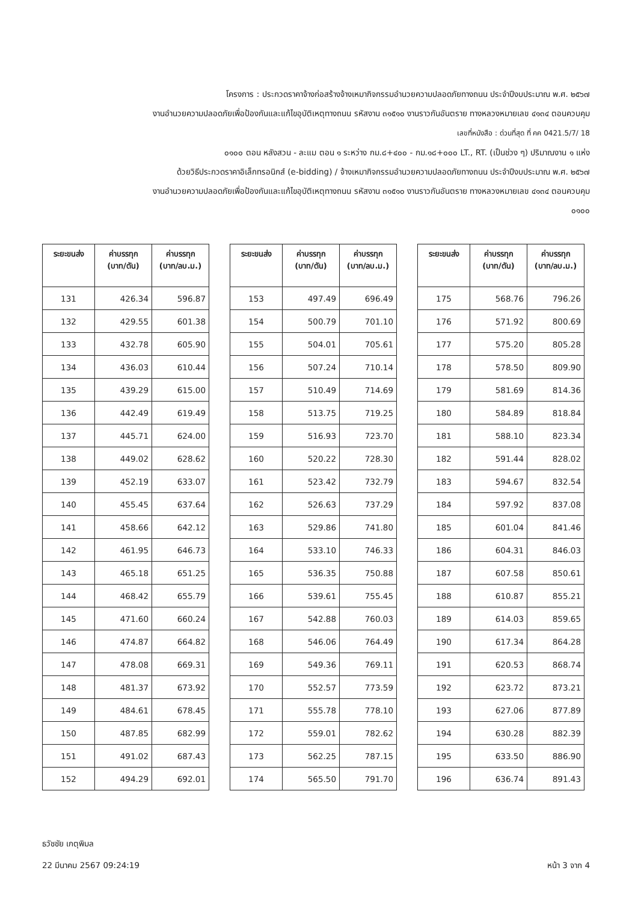โครงการ : ประกวดราคาจ้างก่อสร้างจ้างเหมากิจกรรมอำนวยความปลอดภัยทางถนน ประจำปีงบประมาณ พ.ศ. ๒๕๖๗
งานอำนวยความปลอดภัยเพื่อป้องกันและแก้ไขอุบัติเหตุทางถนน รหัสงาน ๓๑๕๑๐ งานราวกันอันตราย ทางหลวงหมายเลข ๔๑๓๔ ตอนควบคุม
เลขที่หนังสือ : ด่วนที่สุด ที่ คค 0421.5/7/ 18
๐๑๐๐ ตอน หลังสวน - ละแม ตอน ๑ ระหว่าง กม.๘+๔๐๐ - กม.๑๘+๐๐๐ LT., RT. (เป็นช่วง ๆ) ปริมาณงาน ๑ แห่ง
ด้วยวิธีประกวดราคาอิเล็กทรอนิกส์ (e-bidding) / จ้างเหมากิจกรรมอำนวยความปลอดภัยทางถนน ประจำปีงบประมาณ พ.ศ. ๒๕๖๗
งานอำนวยความปลอดภัยเพื่อป้องกันและแก้ไขอุบัติเหตุทางถนน รหัสงาน ๓๑๕๑๐ งานราวกันอันตราย ทางหลวงหมายเลข ๔๑๓๔ ตอนควบคุม
๐๑๐๐
| ระยะขนส่ง | ค่าบรรทุก (บาท/ตัน) | ค่าบรรทุก (บาท/ลบ.ม.) |
| --- | --- | --- |
| 131 | 426.34 | 596.87 |
| 132 | 429.55 | 601.38 |
| 133 | 432.78 | 605.90 |
| 134 | 436.03 | 610.44 |
| 135 | 439.29 | 615.00 |
| 136 | 442.49 | 619.49 |
| 137 | 445.71 | 624.00 |
| 138 | 449.02 | 628.62 |
| 139 | 452.19 | 633.07 |
| 140 | 455.45 | 637.64 |
| 141 | 458.66 | 642.12 |
| 142 | 461.95 | 646.73 |
| 143 | 465.18 | 651.25 |
| 144 | 468.42 | 655.79 |
| 145 | 471.60 | 660.24 |
| 146 | 474.87 | 664.82 |
| 147 | 478.08 | 669.31 |
| 148 | 481.37 | 673.92 |
| 149 | 484.61 | 678.45 |
| 150 | 487.85 | 682.99 |
| 151 | 491.02 | 687.43 |
| 152 | 494.29 | 692.01 |
| ระยะขนส่ง | ค่าบรรทุก (บาท/ตัน) | ค่าบรรทุก (บาท/ลบ.ม.) |
| --- | --- | --- |
| 153 | 497.49 | 696.49 |
| 154 | 500.79 | 701.10 |
| 155 | 504.01 | 705.61 |
| 156 | 507.24 | 710.14 |
| 157 | 510.49 | 714.69 |
| 158 | 513.75 | 719.25 |
| 159 | 516.93 | 723.70 |
| 160 | 520.22 | 728.30 |
| 161 | 523.42 | 732.79 |
| 162 | 526.63 | 737.29 |
| 163 | 529.86 | 741.80 |
| 164 | 533.10 | 746.33 |
| 165 | 536.35 | 750.88 |
| 166 | 539.61 | 755.45 |
| 167 | 542.88 | 760.03 |
| 168 | 546.06 | 764.49 |
| 169 | 549.36 | 769.11 |
| 170 | 552.57 | 773.59 |
| 171 | 555.78 | 778.10 |
| 172 | 559.01 | 782.62 |
| 173 | 562.25 | 787.15 |
| 174 | 565.50 | 791.70 |
| ระยะขนส่ง | ค่าบรรทุก (บาท/ตัน) | ค่าบรรทุก (บาท/ลบ.ม.) |
| --- | --- | --- |
| 175 | 568.76 | 796.26 |
| 176 | 571.92 | 800.69 |
| 177 | 575.20 | 805.28 |
| 178 | 578.50 | 809.90 |
| 179 | 581.69 | 814.36 |
| 180 | 584.89 | 818.84 |
| 181 | 588.10 | 823.34 |
| 182 | 591.44 | 828.02 |
| 183 | 594.67 | 832.54 |
| 184 | 597.92 | 837.08 |
| 185 | 601.04 | 841.46 |
| 186 | 604.31 | 846.03 |
| 187 | 607.58 | 850.61 |
| 188 | 610.87 | 855.21 |
| 189 | 614.03 | 859.65 |
| 190 | 617.34 | 864.28 |
| 191 | 620.53 | 868.74 |
| 192 | 623.72 | 873.21 |
| 193 | 627.06 | 877.89 |
| 194 | 630.28 | 882.39 |
| 195 | 633.50 | 886.90 |
| 196 | 636.74 | 891.43 |
ธวัชชัย เกตุพิมล
22 มีนาคม 2567 09:24:19 หน้า 3 จาก 4